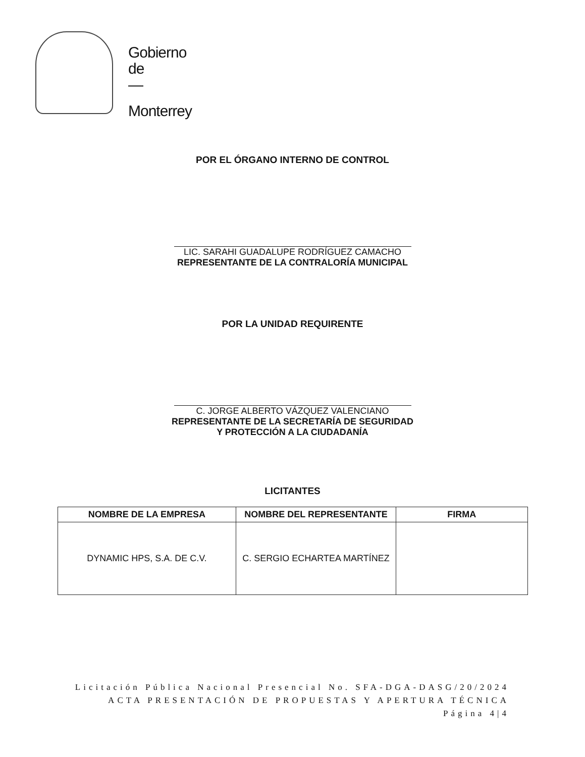Gobierno
de
—
Monterrey
POR EL ÓRGANO INTERNO DE CONTROL
LIC. SARAHI GUADALUPE RODRÍGUEZ CAMACHO
REPRESENTANTE DE LA CONTRALORÍA MUNICIPAL
POR LA UNIDAD REQUIRENTE
C. JORGE ALBERTO VÁZQUEZ VALENCIANO
REPRESENTANTE DE LA SECRETARÍA DE SEGURIDAD
Y PROTECCIÓN A LA CIUDADANÍA
LICITANTES
| NOMBRE DE LA EMPRESA | NOMBRE DEL REPRESENTANTE | FIRMA |
| --- | --- | --- |
| DYNAMIC HPS, S.A. DE C.V. | C. SERGIO ECHARTEA MARTÍNEZ | |
Licitación Pública Nacional Presencial No. SFA-DGA-DASG/20/2024
ACTA PRESENTACIÓN DE PROPUESTAS Y APERTURA TÉCNICA
Página 4|4